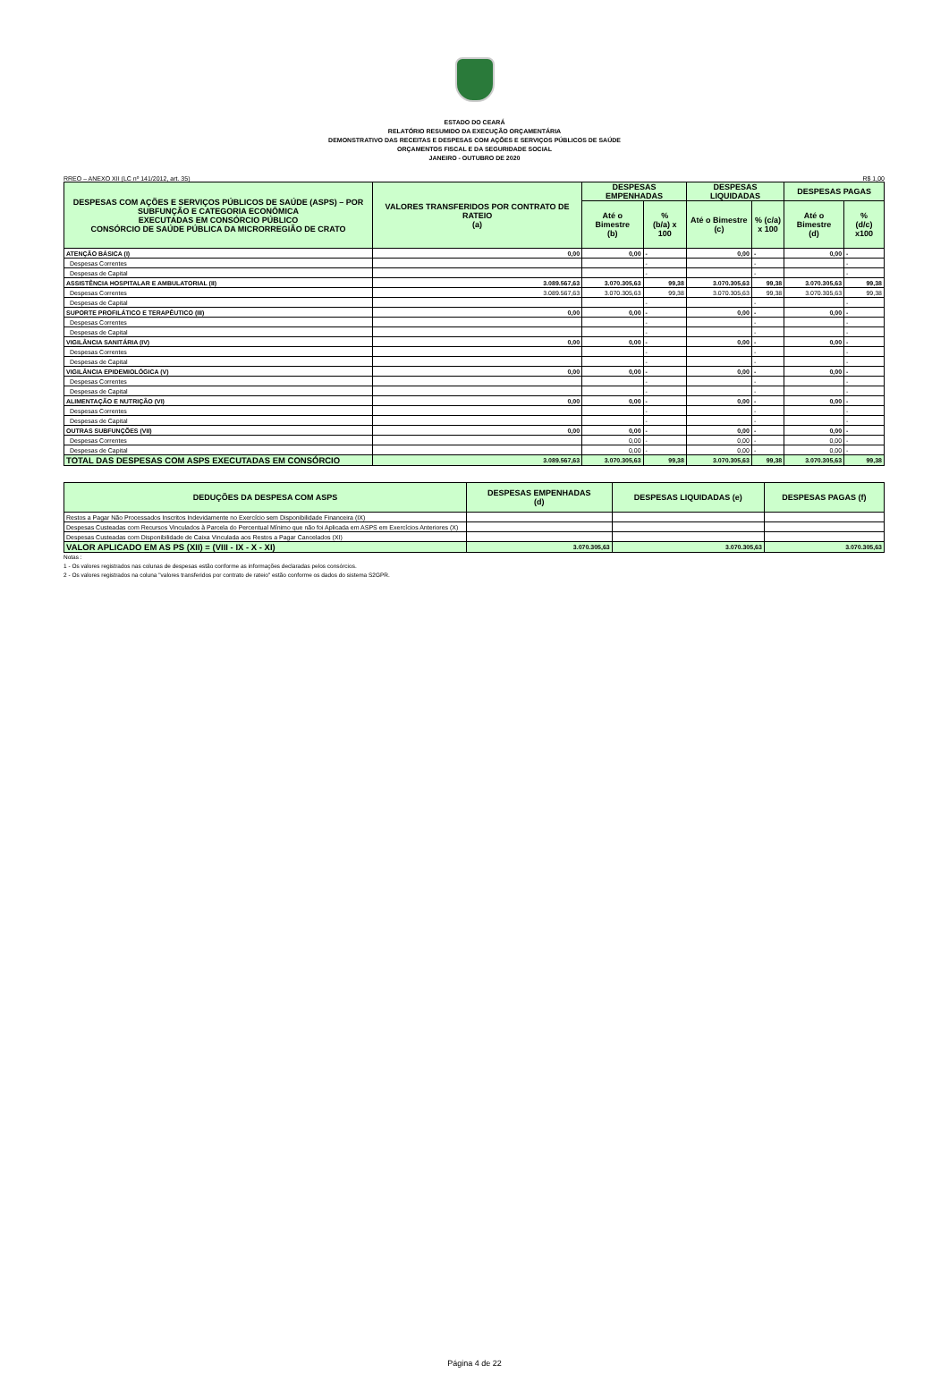ESTADO DO CEARÁ
RELATÓRIO RESUMIDO DA EXECUÇÃO ORÇAMENTÁRIA
DEMONSTRATIVO DAS RECEITAS E DESPESAS COM AÇÕES E SERVIÇOS PÚBLICOS DE SAÚDE
ORÇAMENTOS FISCAL E DA SEGURIDADE SOCIAL
JANEIRO - OUTUBRO DE 2020
RREO – ANEXO XII (LC nº 141/2012, art. 35) R$ 1,00
| DESPESAS COM AÇÕES E SERVIÇOS PÚBLICOS DE SAÚDE (ASPS) – POR SUBFUNÇÃO E CATEGORIA ECONÔMICA EXECUTADAS EM CONSÓRCIO PÚBLICO CONSÓRCIO DE SAÚDE PÚBLICA DA MICRORREGIÃO DE CRATO | VALORES TRANSFERIDOS POR CONTRATO DE RATEIO (a) | DESPESAS EMPENHADAS | | DESPESAS LIQUIDADAS | | DESPESAS PAGAS | |
| --- | --- | --- | --- | --- | --- | --- | --- |
| | | Até o Bimestre (b) | % (b/a) x 100 | Até o Bimestre (c) | % (c/a) x 100 | Até o Bimestre (d) | % (d/c) x100 |
| ATENÇÃO BÁSICA (I) | 0,00 | 0,00 | - | 0,00 | - | 0,00 | - |
| Despesas Correntes | | | - | | - | | - |
| Despesas de Capital | | | - | | - | | - |
| ASSISTÊNCIA HOSPITALAR E AMBULATORIAL (II) | 3.089.567,63 | 3.070.305,63 | 99,38 | 3.070.305,63 | 99,38 | 3.070.305,63 | 99,38 |
| Despesas Correntes | 3.089.567,63 | 3.070.305,63 | 99,38 | 3.070.305,63 | 99,38 | 3.070.305,63 | 99,38 |
| Despesas de Capital | | | - | | - | | - |
| SUPORTE PROFILÁTICO E TERAPÊUTICO (III) | 0,00 | 0,00 | - | 0,00 | - | 0,00 | - |
| Despesas Correntes | | | - | | - | | - |
| Despesas de Capital | | | - | | - | | - |
| VIGILÂNCIA SANITÁRIA (IV) | 0,00 | 0,00 | - | 0,00 | - | 0,00 | - |
| Despesas Correntes | | | - | | - | | - |
| Despesas de Capital | | | - | | - | | - |
| VIGILÂNCIA EPIDEMIOLÓGICA (V) | 0,00 | 0,00 | - | 0,00 | - | 0,00 | - |
| Despesas Correntes | | | - | | - | | - |
| Despesas de Capital | | | - | | - | | - |
| ALIMENTAÇÃO E NUTRIÇÃO (VI) | 0,00 | 0,00 | - | 0,00 | - | 0,00 | - |
| Despesas Correntes | | | - | | - | | - |
| Despesas de Capital | | | - | | - | | - |
| OUTRAS SUBFUNÇÕES (VII) | 0,00 | 0,00 | - | 0,00 | - | 0,00 | - |
| Despesas Correntes | | 0,00 | - | 0,00 | - | 0,00 | - |
| Despesas de Capital | | 0,00 | - | 0,00 | - | 0,00 | - |
| TOTAL DAS DESPESAS COM ASPS EXECUTADAS EM CONSÓRCIO | 3.089.567,63 | 3.070.305,63 | 99,38 | 3.070.305,63 | 99,38 | 3.070.305,63 | 99,38 |
| DEDUÇÕES DA DESPESA COM ASPS | DESPESAS EMPENHADAS (d) | DESPESAS LIQUIDADAS (e) | DESPESAS PAGAS (f) |
| --- | --- | --- | --- |
| Restos a Pagar Não Processados Inscritos Indevidamente no Exercício sem Disponibilidade Financeira (IX) | | | |
| Despesas Custeadas com Recursos Vinculados à Parcela do Percentual Mínimo que não foi Aplicada em ASPS em Exercícios Anteriores (X) | | | |
| Despesas Custeadas com Disponibilidade de Caixa Vinculada aos Restos a Pagar Cancelados (XI) | | | |
| VALOR APLICADO EM AS PS (XII) = (VIII - IX - X - XI) | 3.070.305,63 | 3.070.305,63 | 3.070.305,63 |
Notas :
1 - Os valores registrados nas colunas de despesas estão conforme as informações declaradas pelos consórcios.
2 - Os valores registrados na coluna "valores transferidos por contrato de rateio" estão conforme os dados do sistema S2GPR.
Página 4 de 22